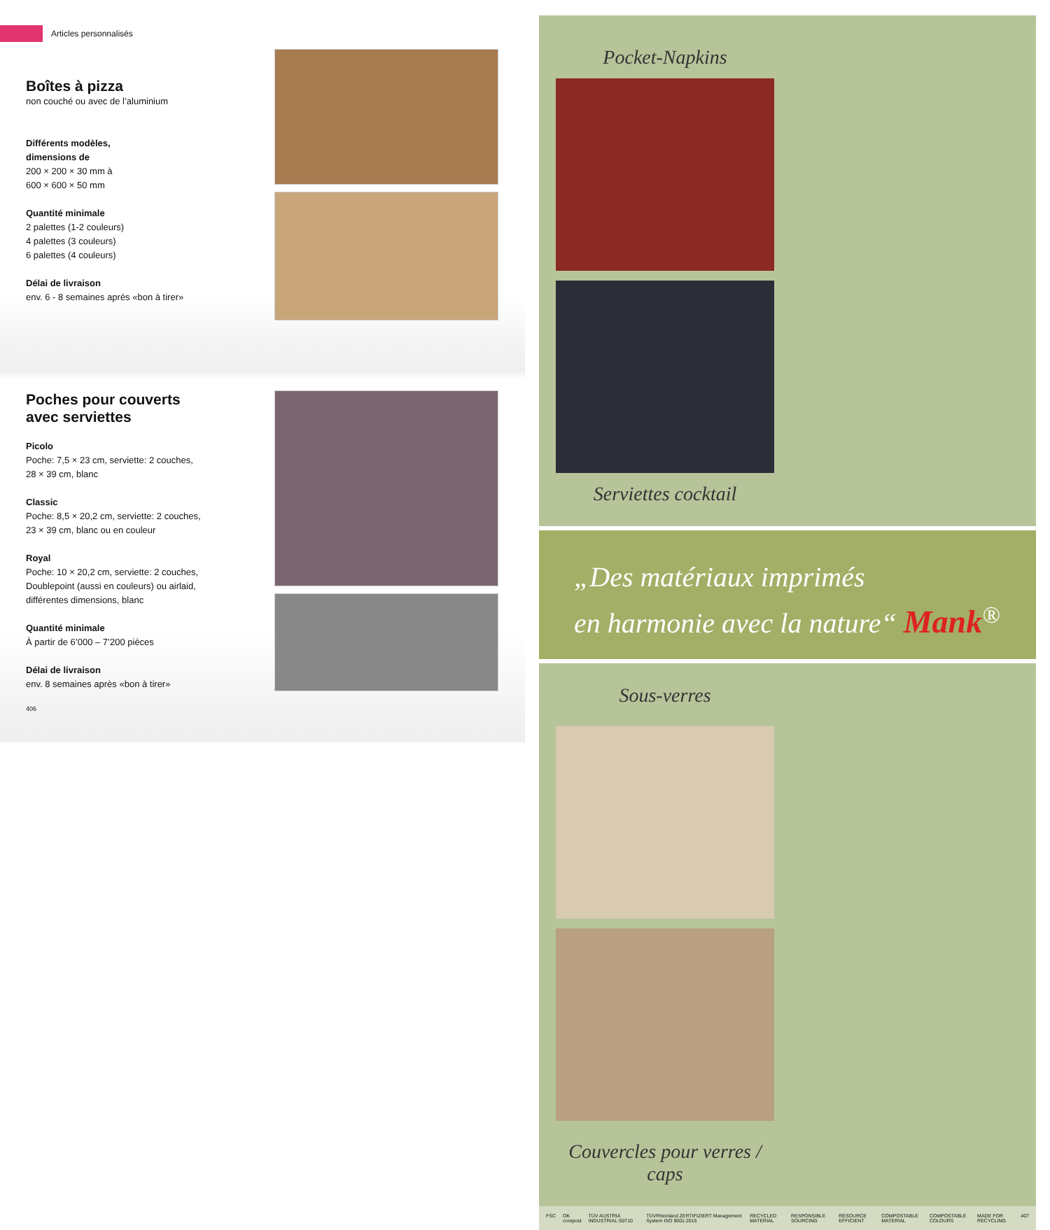Articles personnalisés
Boîtes à pizza
non couché ou avec de l’aluminium
Différents modèles,
dimensions de
200 × 200 × 30 mm à
600 × 600 × 50 mm
Quantité minimale
2 palettes (1-2 couleurs)
4 palettes (3 couleurs)
6 palettes (4 couleurs)
Délai de livraison
env. 6 - 8 semaines après «bon à tirer»
Poches pour couverts
avec serviettes
Picolo
Poche: 7,5 × 23 cm, serviette: 2 couches,
28 × 39 cm, blanc
Classic
Poche: 8,5 × 20,2 cm, serviette: 2 couches,
23 × 39 cm, blanc ou en couleur
Royal
Poche: 10 × 20,2 cm, serviette: 2 couches,
Doublepoint (aussi en couleurs) ou airlaid,
différentes dimensions, blanc
Quantité minimale
À partir de 6’000 – 7’200 pièces
Délai de livraison
env. 8 semaines après «bon à tirer»
406
Pocket-Napkins
Serviettes cocktail
„Des matériaux imprimés
en harmonie avec la nature“ Mank<sup>®</sup>
Sous-verres
Couvercles pour verres / caps
FSC OK compost TÜV AUSTRIA INDUSTRIAL S0710 TÜVRheinland ZERTIFIZIERT Management System ISO 9001:2015 RECYCLED MATERIAL RESPONSIBLE SOURCING RESOURCE EFFICIENT COMPOSTABLE MATERIAL COMPOSTABLE COLOURS MADE FOR RECYCLING 407